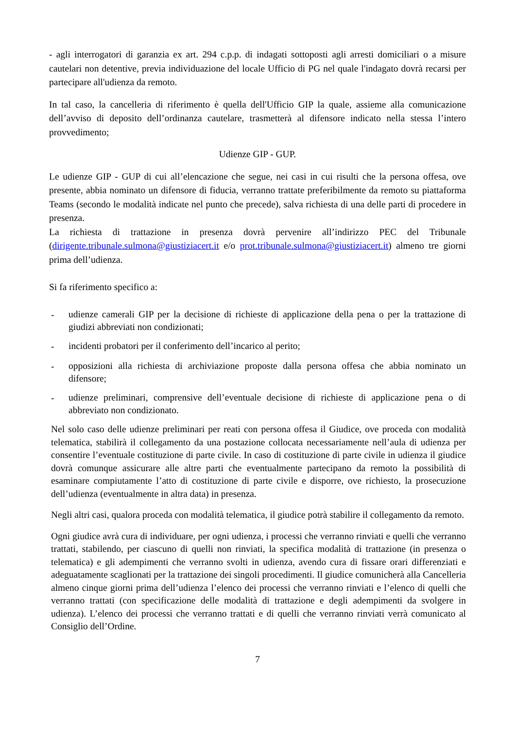- agli interrogatori di garanzia ex art. 294 c.p.p. di indagati sottoposti agli arresti domiciliari o a misure cautelari non detentive, previa individuazione del locale Ufficio di PG nel quale l'indagato dovrà recarsi per partecipare all'udienza da remoto.
In tal caso, la cancelleria di riferimento è quella dell'Ufficio GIP la quale, assieme alla comunicazione dell’avviso di deposito dell’ordinanza cautelare, trasmetterà al difensore indicato nella stessa l’intero provvedimento;
Udienze GIP - GUP.
Le udienze GIP - GUP di cui all’elencazione che segue, nei casi in cui risulti che la persona offesa, ove presente, abbia nominato un difensore di fiducia, verranno trattate preferibilmente da remoto su piattaforma Teams (secondo le modalità indicate nel punto che precede), salva richiesta di una delle parti di procedere in presenza.
La richiesta di trattazione in presenza dovrà pervenire all’indirizzo PEC del Tribunale (dirigente.tribunale.sulmona@giustiziacert.it e/o prot.tribunale.sulmona@giustiziacert.it) almeno tre giorni prima dell’udienza.
Si fa riferimento specifico a:
- udienze camerali GIP per la decisione di richieste di applicazione della pena o per la trattazione di giudizi abbreviati non condizionati;
- incidenti probatori per il conferimento dell’incarico al perito;
- opposizioni alla richiesta di archiviazione proposte dalla persona offesa che abbia nominato un difensore;
- udienze preliminari, comprensive dell’eventuale decisione di richieste di applicazione pena o di abbreviato non condizionato.
Nel solo caso delle udienze preliminari per reati con persona offesa il Giudice, ove proceda con modalità telematica, stabilirà il collegamento da una postazione collocata necessariamente nell’aula di udienza per consentire l’eventuale costituzione di parte civile. In caso di costituzione di parte civile in udienza il giudice dovrà comunque assicurare alle altre parti che eventualmente partecipano da remoto la possibilità di esaminare compiutamente l’atto di costituzione di parte civile e disporre, ove richiesto, la prosecuzione dell’udienza (eventualmente in altra data) in presenza.
Negli altri casi, qualora proceda con modalità telematica, il giudice potrà stabilire il collegamento da remoto.
Ogni giudice avrà cura di individuare, per ogni udienza, i processi che verranno rinviati e quelli che verranno trattati, stabilendo, per ciascuno di quelli non rinviati, la specifica modalità di trattazione (in presenza o telematica) e gli adempimenti che verranno svolti in udienza, avendo cura di fissare orari differenziati e adeguatamente scaglionati per la trattazione dei singoli procedimenti. Il giudice comunicherà alla Cancelleria almeno cinque giorni prima dell’udienza l’elenco dei processi che verranno rinviati e l’elenco di quelli che verranno trattati (con specificazione delle modalità di trattazione e degli adempimenti da svolgere in udienza). L’elenco dei processi che verranno trattati e di quelli che verranno rinviati verrà comunicato al Consiglio dell’Ordine.
7